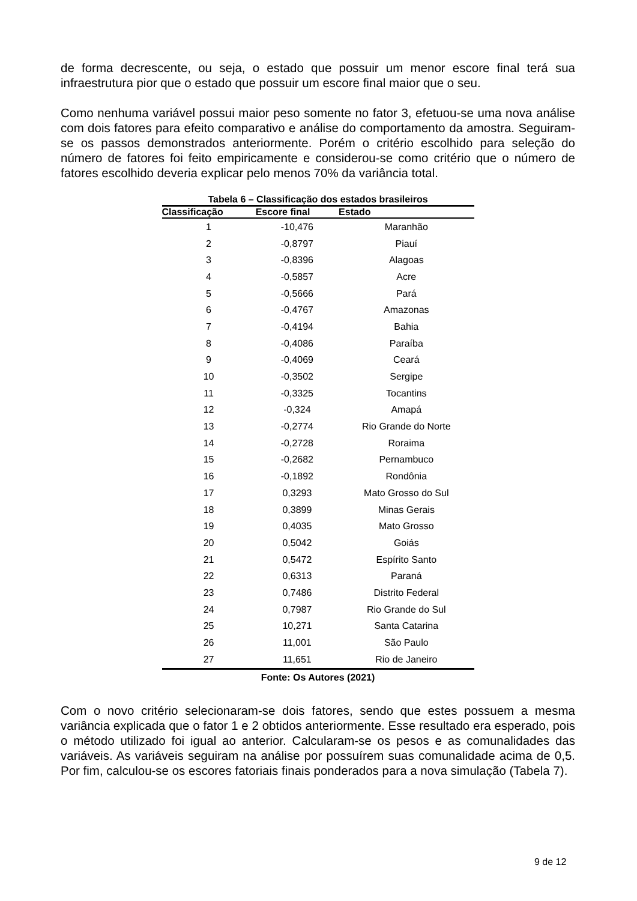de forma decrescente, ou seja, o estado que possuir um menor escore final terá sua infraestrutura pior que o estado que possuir um escore final maior que o seu.
Como nenhuma variável possui maior peso somente no fator 3, efetuou-se uma nova análise com dois fatores para efeito comparativo e análise do comportamento da amostra. Seguiram-se os passos demonstrados anteriormente. Porém o critério escolhido para seleção do número de fatores foi feito empiricamente e considerou-se como critério que o número de fatores escolhido deveria explicar pelo menos 70% da variância total.
Tabela 6 – Classificação dos estados brasileiros
| Classificação | Escore final | Estado |
| --- | --- | --- |
| 1 | -10,476 | Maranhão |
| 2 | -0,8797 | Piauí |
| 3 | -0,8396 | Alagoas |
| 4 | -0,5857 | Acre |
| 5 | -0,5666 | Pará |
| 6 | -0,4767 | Amazonas |
| 7 | -0,4194 | Bahia |
| 8 | -0,4086 | Paraíba |
| 9 | -0,4069 | Ceará |
| 10 | -0,3502 | Sergipe |
| 11 | -0,3325 | Tocantins |
| 12 | -0,324 | Amapá |
| 13 | -0,2774 | Rio Grande do Norte |
| 14 | -0,2728 | Roraima |
| 15 | -0,2682 | Pernambuco |
| 16 | -0,1892 | Rondônia |
| 17 | 0,3293 | Mato Grosso do Sul |
| 18 | 0,3899 | Minas Gerais |
| 19 | 0,4035 | Mato Grosso |
| 20 | 0,5042 | Goiás |
| 21 | 0,5472 | Espírito Santo |
| 22 | 0,6313 | Paraná |
| 23 | 0,7486 | Distrito Federal |
| 24 | 0,7987 | Rio Grande do Sul |
| 25 | 10,271 | Santa Catarina |
| 26 | 11,001 | São Paulo |
| 27 | 11,651 | Rio de Janeiro |
Fonte: Os Autores (2021)
Com o novo critério selecionaram-se dois fatores, sendo que estes possuem a mesma variância explicada que o fator 1 e 2 obtidos anteriormente. Esse resultado era esperado, pois o método utilizado foi igual ao anterior. Calcularam-se os pesos e as comunalidades das variáveis. As variáveis seguiram na análise por possuírem suas comunalidade acima de 0,5. Por fim, calculou-se os escores fatoriais finais ponderados para a nova simulação (Tabela 7).
9 de 12